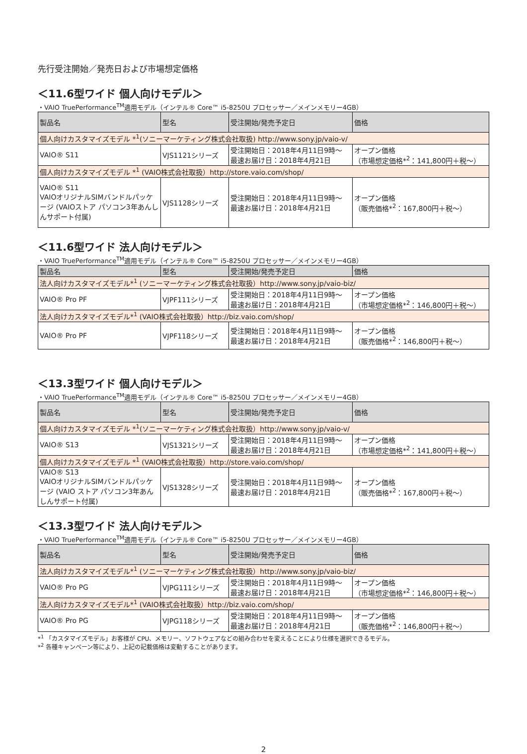先行受注開始／発売日および市場想定価格
＜11.6型ワイド 個人向けモデル＞
・VAIO TruePerformance<sup>TM</sup>適用モデル（インテル® Core™ i5-8250U プロセッサー／メインメモリー4GB）
| 製品名 | 型名 | 受注開始/発売予定日 | 価格 |
| --- | --- | --- | --- |
| 個人向けカスタマイズモデル *<sup>1</sup>(ソニーマーケティング株式会社取扱) http://www.sony.jp/vaio-v/ | | | |
| VAIO® S11 | VJS1121シリーズ | 受注開始日：2018年4月11日9時～ 最速お届け日：2018年4月21日 | オープン価格 （市場想定価格*<sup>2</sup>：141,800円＋税～） |
| 個人向けカスタマイズモデル *<sup>1</sup> (VAIO株式会社取扱）http://store.vaio.com/shop/ | | | |
| VAIO® S11 VAIOオリジナルSIMバンドルパッケージ (VAIOストア パソコン3年あんしんサポート付属) | VJS1128シリーズ | 受注開始日：2018年4月11日9時～ 最速お届け日：2018年4月21日 | オープン価格 （販売価格*<sup>2</sup>：167,800円＋税～） |
＜11.6型ワイド 法人向けモデル＞
・VAIO TruePerformance<sup>TM</sup>適用モデル（インテル® Core™ i5-8250U プロセッサー／メインメモリー4GB）
| 製品名 | 型名 | 受注開始/発売予定日 | 価格 |
| --- | --- | --- | --- |
| 法人向けカスタマイズモデル*<sup>1</sup> (ソニーマーケティング株式会社取扱）http://www.sony.jp/vaio-biz/ | | | |
| VAIO® Pro PF | VJPF111シリーズ | 受注開始日：2018年4月11日9時～ 最速お届け日：2018年4月21日 | オープン価格 （市場想定価格*<sup>2</sup>：146,800円＋税～） |
| 法人向けカスタマイズモデル*<sup>1</sup> (VAIO株式会社取扱）http://biz.vaio.com/shop/ | | | |
| VAIO® Pro PF | VJPF118シリーズ | 受注開始日：2018年4月11日9時～ 最速お届け日：2018年4月21日 | オープン価格 （販売価格*<sup>2</sup>：146,800円＋税～） |
＜13.3型ワイド 個人向けモデル＞
・VAIO TruePerformance<sup>TM</sup>適用モデル（インテル® Core™ i5-8250U プロセッサー／メインメモリー4GB）
| 製品名 | 型名 | 受注開始/発売予定日 | 価格 |
| --- | --- | --- | --- |
| 個人向けカスタマイズモデル *<sup>1</sup>(ソニーマーケティング株式会社取扱）http://www.sony.jp/vaio-v/ | | | |
| VAIO® S13 | VJS1321シリーズ | 受注開始日：2018年4月11日9時～ 最速お届け日：2018年4月21日 | オープン価格 （市場想定価格*<sup>2</sup>：141,800円＋税～） |
| 個人向けカスタマイズモデル *<sup>1</sup> (VAIO株式会社取扱）http://store.vaio.com/shop/ | | | |
| VAIO® S13 VAIOオリジナルSIMバンドルパッケージ (VAIO ストア パソコン3年あんしんサポート付属) | VJS1328シリーズ | 受注開始日：2018年4月11日9時～ 最速お届け日：2018年4月21日 | オープン価格 （販売価格*<sup>2</sup>：167,800円＋税～） |
＜13.3型ワイド 法人向けモデル＞
・VAIO TruePerformance<sup>TM</sup>適用モデル（インテル® Core™ i5-8250U プロセッサー／メインメモリー4GB）
| 製品名 | 型名 | 受注開始/発売予定日 | 価格 |
| --- | --- | --- | --- |
| 法人向けカスタマイズモデル*<sup>1</sup> (ソニーマーケティング株式会社取扱）http://www.sony.jp/vaio-biz/ | | | |
| VAIO® Pro PG | VJPG111シリーズ | 受注開始日：2018年4月11日9時～ 最速お届け日：2018年4月21日 | オープン価格 （市場想定価格*<sup>2</sup>：146,800円＋税～） |
| 法人向けカスタマイズモデル*<sup>1</sup> (VAIO株式会社取扱）http://biz.vaio.com/shop/ | | | |
| VAIO® Pro PG | VJPG118シリーズ | 受注開始日：2018年4月11日9時～ 最速お届け日：2018年4月21日 | オープン価格 （販売価格*<sup>2</sup>：146,800円＋税～） |
*<sup>1</sup> 「カスタマイズモデル」お客様が CPU、メモリー、ソフトウェアなどの組み合わせを変えることにより仕様を選択できるモデル。
*<sup>2</sup> 各種キャンペーン等により、上記の記載価格は変動することがあります。
2